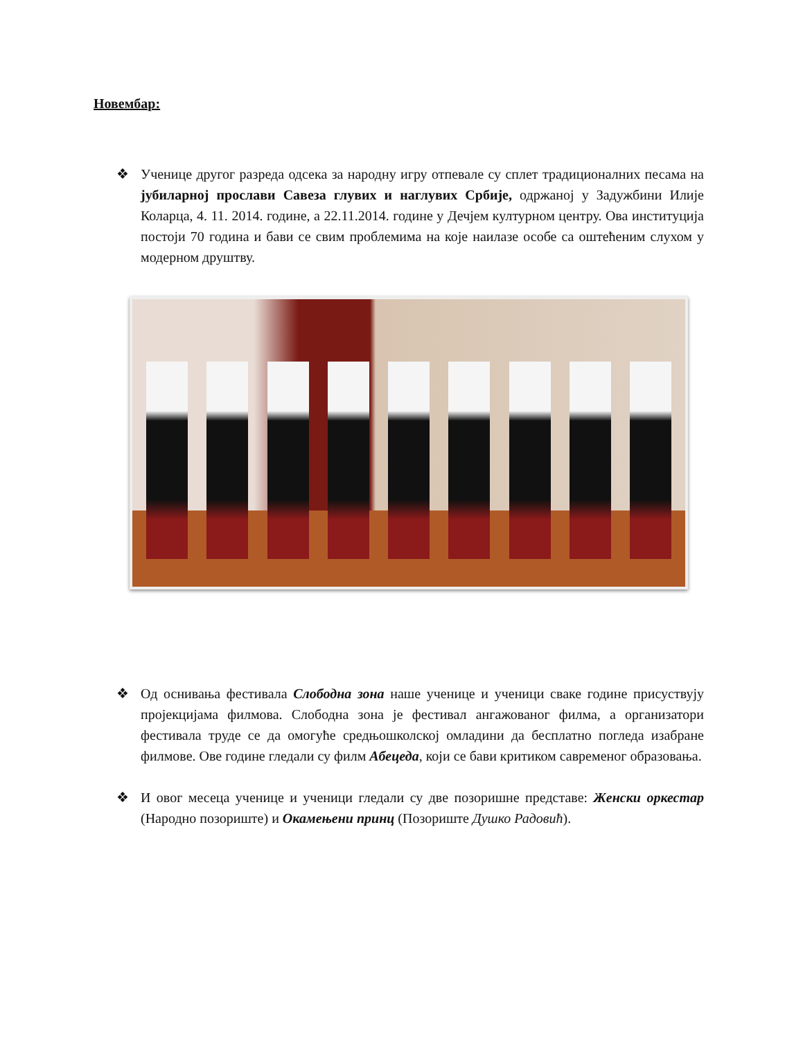Новембар:
❖ Ученице другог разреда одсека за народну игру отпевале су сплет традиционалних песама на јубиларној прослави Савеза глувих и наглувих Србије, одржаној у Задужбини Илије Коларца, 4. 11. 2014. године, а 22.11.2014. године у Дечјем културном центру. Ова институција постоји 70 година и бави се свим проблемима на које наилазе особе са оштећеним слухом у модерном друштву.
❖ Од оснивања фестивала Слободна зона наше ученице и ученици сваке године присуствују пројекцијама филмова. Слободна зона је фестивал ангажованог филма, а организатори фестивала труде се да омогуће средњошколској омладини да бесплатно погледа изабране филмове. Ове године гледали су филм Абецеда, који се бави критиком савременог образовања.
❖ И овог месеца ученице и ученици гледали су две позоришне представе: Женски оркестар (Народно позориште) и Окамењени принц (Позориште Душко Радовић).